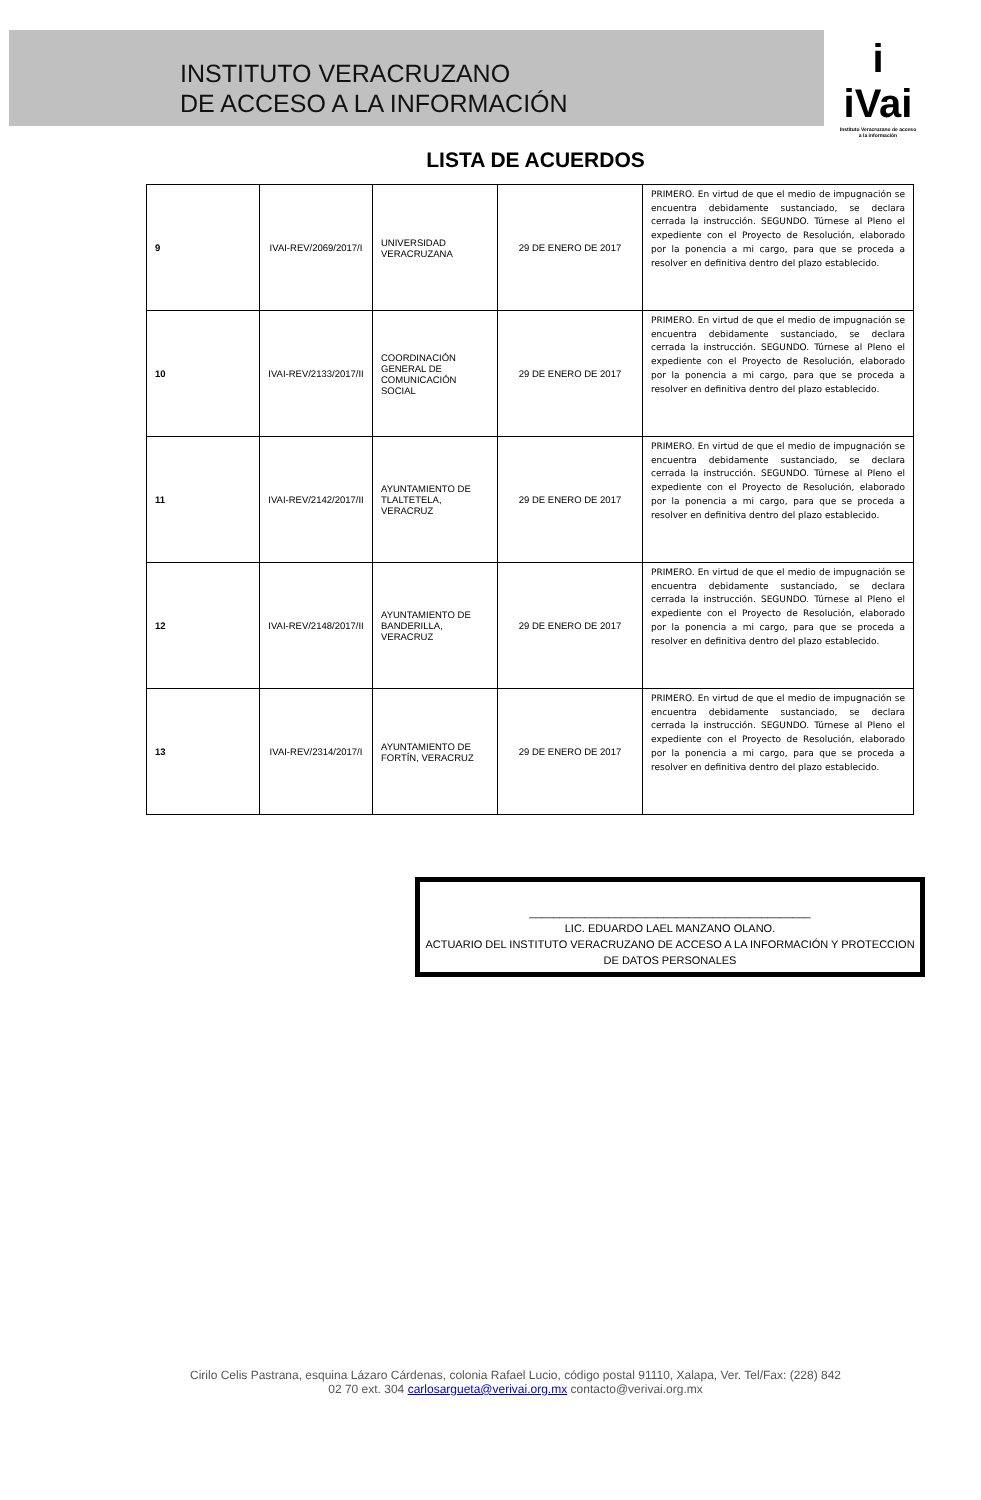INSTITUTO VERACRUZANO
DE ACCESO A LA INFORMACIÓN
i
iVai
Instituto Veracruzano de acceso a la información
LISTA DE ACUERDOS
| 9 | IVAI-REV/2069/2017/I | UNIVERSIDAD VERACRUZANA | 29 DE ENERO DE 2017 | PRIMERO. En virtud de que el medio de impugnación se encuentra debidamente sustanciado, se declara cerrada la instrucción. SEGUNDO. Túrnese al Pleno el expediente con el Proyecto de Resolución, elaborado por la ponencia a mi cargo, para que se proceda a resolver en definitiva dentro del plazo establecido. |
| 10 | IVAI-REV/2133/2017/II | COORDINACIÓN GENERAL DE COMUNICACIÓN SOCIAL | 29 DE ENERO DE 2017 | PRIMERO. En virtud de que el medio de impugnación se encuentra debidamente sustanciado, se declara cerrada la instrucción. SEGUNDO. Túrnese al Pleno el expediente con el Proyecto de Resolución, elaborado por la ponencia a mi cargo, para que se proceda a resolver en definitiva dentro del plazo establecido. |
| 11 | IVAI-REV/2142/2017/II | AYUNTAMIENTO DE TLALTETELA, VERACRUZ | 29 DE ENERO DE 2017 | PRIMERO. En virtud de que el medio de impugnación se encuentra debidamente sustanciado, se declara cerrada la instrucción. SEGUNDO. Túrnese al Pleno el expediente con el Proyecto de Resolución, elaborado por la ponencia a mi cargo, para que se proceda a resolver en definitiva dentro del plazo establecido. |
| 12 | IVAI-REV/2148/2017/II | AYUNTAMIENTO DE BANDERILLA, VERACRUZ | 29 DE ENERO DE 2017 | PRIMERO. En virtud de que el medio de impugnación se encuentra debidamente sustanciado, se declara cerrada la instrucción. SEGUNDO. Túrnese al Pleno el expediente con el Proyecto de Resolución, elaborado por la ponencia a mi cargo, para que se proceda a resolver en definitiva dentro del plazo establecido. |
| 13 | IVAI-REV/2314/2017/I | AYUNTAMIENTO DE FORTÍN, VERACRUZ | 29 DE ENERO DE 2017 | PRIMERO. En virtud de que el medio de impugnación se encuentra debidamente sustanciado, se declara cerrada la instrucción. SEGUNDO. Túrnese al Pleno el expediente con el Proyecto de Resolución, elaborado por la ponencia a mi cargo, para que se proceda a resolver en definitiva dentro del plazo establecido. |
______________________________________________
LIC. EDUARDO LAEL MANZANO OLANO.
ACTUARIO DEL INSTITUTO VERACRUZANO DE ACCESO A LA INFORMACIÓN Y PROTECCION DE DATOS PERSONALES
Cirilo Celis Pastrana, esquina Lázaro Cárdenas, colonia Rafael Lucio, código postal 91110, Xalapa, Ver. Tel/Fax: (228) 842
02 70 ext. 304 carlosargueta@verivai.org.mx contacto@verivai.org.mx